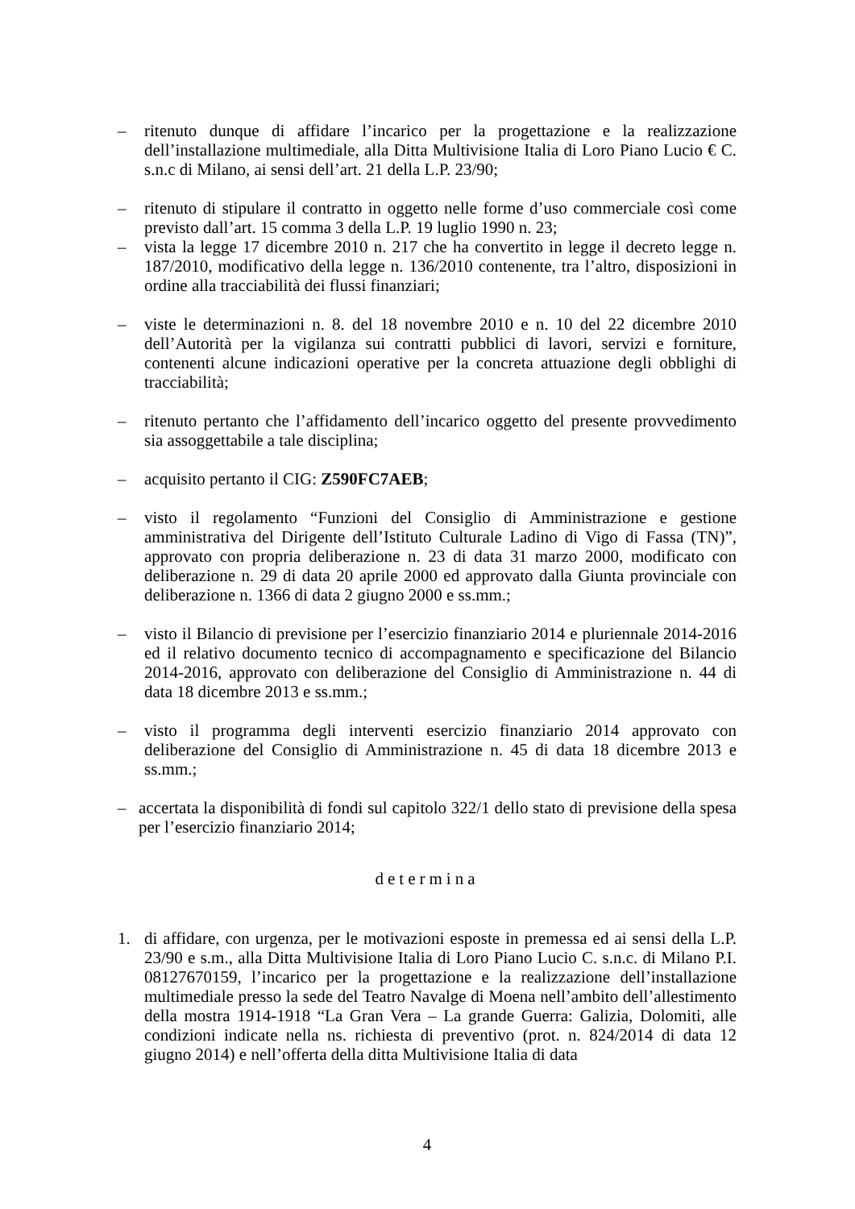– ritenuto dunque di affidare l’incarico per la progettazione e la realizzazione dell’installazione multimediale, alla Ditta Multivisione Italia di Loro Piano Lucio € C. s.n.c di Milano, ai sensi dell’art. 21 della L.P. 23/90;
– ritenuto di stipulare il contratto in oggetto nelle forme d’uso commerciale così come previsto dall’art. 15 comma 3 della L.P. 19 luglio 1990 n. 23;
– vista la legge 17 dicembre 2010 n. 217 che ha convertito in legge il decreto legge n. 187/2010, modificativo della legge n. 136/2010 contenente, tra l’altro, disposizioni in ordine alla tracciabilità dei flussi finanziari;
– viste le determinazioni n. 8. del 18 novembre 2010 e n. 10 del 22 dicembre 2010 dell’Autorità per la vigilanza sui contratti pubblici di lavori, servizi e forniture, contenenti alcune indicazioni operative per la concreta attuazione degli obblighi di tracciabilità;
– ritenuto pertanto che l’affidamento dell’incarico oggetto del presente provvedimento sia assoggettabile a tale disciplina;
– acquisito pertanto il CIG: Z590FC7AEB;
– visto il regolamento “Funzioni del Consiglio di Amministrazione e gestione amministrativa del Dirigente dell’Istituto Culturale Ladino di Vigo di Fassa (TN)”, approvato con propria deliberazione n. 23 di data 31 marzo 2000, modificato con deliberazione n. 29 di data 20 aprile 2000 ed approvato dalla Giunta provinciale con deliberazione n. 1366 di data 2 giugno 2000 e ss.mm.;
– visto il Bilancio di previsione per l’esercizio finanziario 2014 e pluriennale 2014-2016 ed il relativo documento tecnico di accompagnamento e specificazione del Bilancio 2014-2016, approvato con deliberazione del Consiglio di Amministrazione n. 44 di data 18 dicembre 2013 e ss.mm.;
– visto il programma degli interventi esercizio finanziario 2014 approvato con deliberazione del Consiglio di Amministrazione n. 45 di data 18 dicembre 2013 e ss.mm.;
– accertata la disponibilità di fondi sul capitolo 322/1 dello stato di previsione della spesa per l’esercizio finanziario 2014;
determina
1. di affidare, con urgenza, per le motivazioni esposte in premessa ed ai sensi della L.P. 23/90 e s.m., alla Ditta Multivisione Italia di Loro Piano Lucio C. s.n.c. di Milano P.I. 08127670159, l’incarico per la progettazione e la realizzazione dell’installazione multimediale presso la sede del Teatro Navalge di Moena nell’ambito dell’allestimento della mostra 1914-1918 “La Gran Vera – La grande Guerra: Galizia, Dolomiti, alle condizioni indicate nella ns. richiesta di preventivo (prot. n. 824/2014 di data 12 giugno 2014) e nell’offerta della ditta Multivisione Italia di data
4